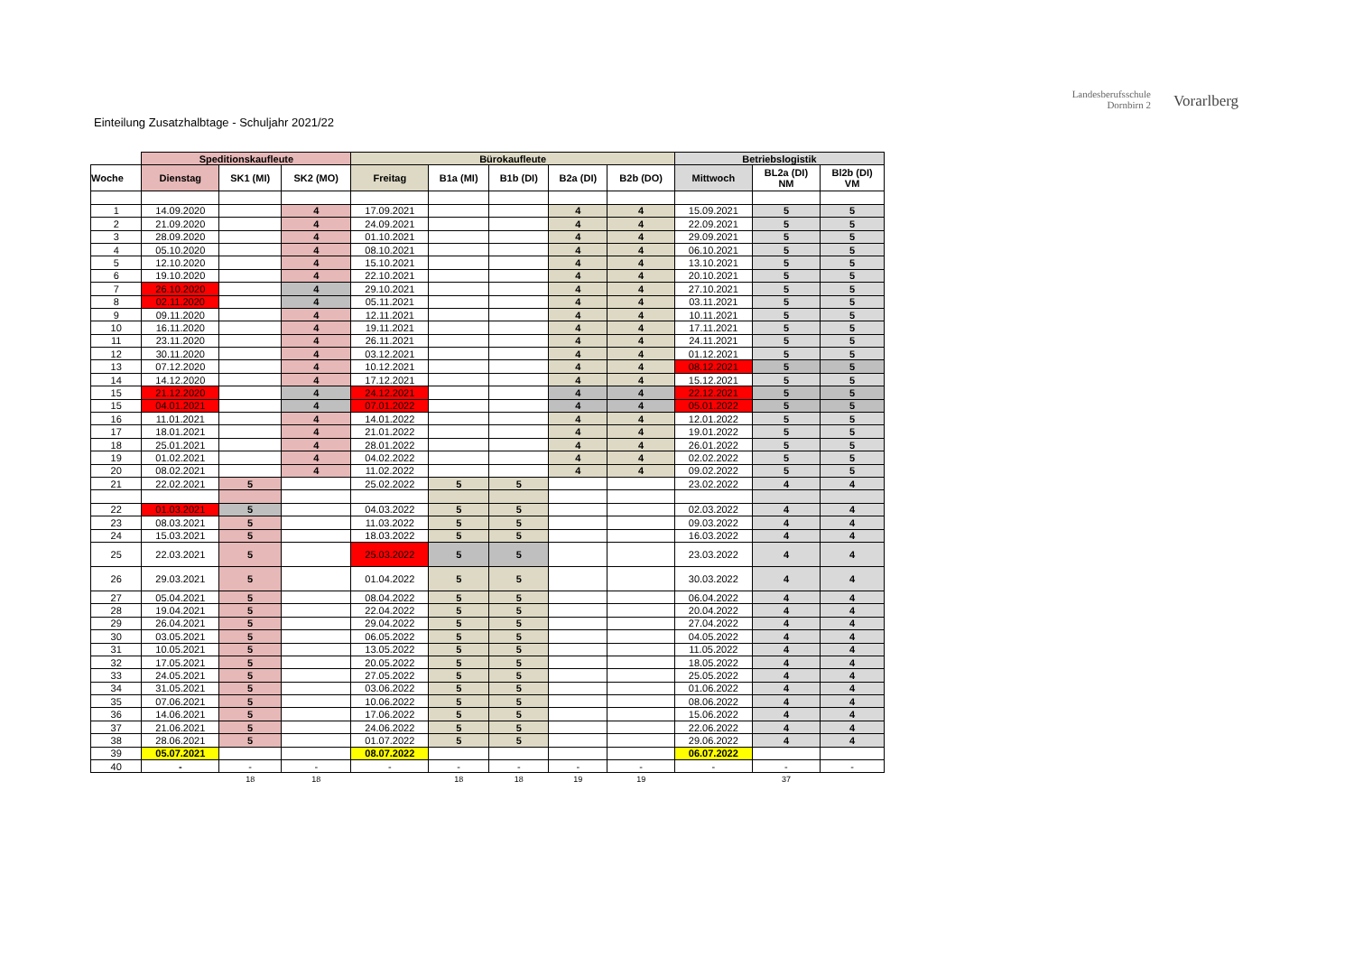Landesberufsschule
Dornbirn 2
Vorarlberg
Einteilung Zusatzhalbtage - Schuljahr 2021/22
| | Speditionskaufleute | | | Bürokaufleute | | | | | Betriebslogistik | | |
| --- | --- | --- | --- | --- | --- | --- | --- | --- | --- | --- | --- |
| Woche | Dienstag | SK1 (MI) | SK2 (MO) | Freitag | B1a (MI) | B1b (DI) | B2a (DI) | B2b (DO) | Mittwoch | BL2a (DI) NM | Bl2b (DI) VM |
| 1 | 14.09.2020 | | 4 | 17.09.2021 | | | 4 | 4 | 15.09.2021 | 5 | 5 |
| 2 | 21.09.2020 | | 4 | 24.09.2021 | | | 4 | 4 | 22.09.2021 | 5 | 5 |
| 3 | 28.09.2020 | | 4 | 01.10.2021 | | | 4 | 4 | 29.09.2021 | 5 | 5 |
| 4 | 05.10.2020 | | 4 | 08.10.2021 | | | 4 | 4 | 06.10.2021 | 5 | 5 |
| 5 | 12.10.2020 | | 4 | 15.10.2021 | | | 4 | 4 | 13.10.2021 | 5 | 5 |
| 6 | 19.10.2020 | | 4 | 22.10.2021 | | | 4 | 4 | 20.10.2021 | 5 | 5 |
| 7 | 26.10.2020 | | 4 | 29.10.2021 | | | 4 | 4 | 27.10.2021 | 5 | 5 |
| 8 | 02.11.2020 | | 4 | 05.11.2021 | | | 4 | 4 | 03.11.2021 | 5 | 5 |
| 9 | 09.11.2020 | | 4 | 12.11.2021 | | | 4 | 4 | 10.11.2021 | 5 | 5 |
| 10 | 16.11.2020 | | 4 | 19.11.2021 | | | 4 | 4 | 17.11.2021 | 5 | 5 |
| 11 | 23.11.2020 | | 4 | 26.11.2021 | | | 4 | 4 | 24.11.2021 | 5 | 5 |
| 12 | 30.11.2020 | | 4 | 03.12.2021 | | | 4 | 4 | 01.12.2021 | 5 | 5 |
| 13 | 07.12.2020 | | 4 | 10.12.2021 | | | 4 | 4 | 08.12.2021 | 5 | 5 |
| 14 | 14.12.2020 | | 4 | 17.12.2021 | | | 4 | 4 | 15.12.2021 | 5 | 5 |
| 15 | 21.12.2020 | | 4 | 24.12.2021 | | | 4 | 4 | 22.12.2021 | 5 | 5 |
| 15 | 04.01.2021 | | 4 | 07.01.2022 | | | 4 | 4 | 05.01.2022 | 5 | 5 |
| 16 | 11.01.2021 | | 4 | 14.01.2022 | | | 4 | 4 | 12.01.2022 | 5 | 5 |
| 17 | 18.01.2021 | | 4 | 21.01.2022 | | | 4 | 4 | 19.01.2022 | 5 | 5 |
| 18 | 25.01.2021 | | 4 | 28.01.2022 | | | 4 | 4 | 26.01.2022 | 5 | 5 |
| 19 | 01.02.2021 | | 4 | 04.02.2022 | | | 4 | 4 | 02.02.2022 | 5 | 5 |
| 20 | 08.02.2021 | | 4 | 11.02.2022 | | | 4 | 4 | 09.02.2022 | 5 | 5 |
| 21 | 22.02.2021 | 5 | | 25.02.2022 | 5 | 5 | | | 23.02.2022 | 4 | 4 |
| 22 | 01.03.2021 | 5 | | 04.03.2022 | 5 | 5 | | | 02.03.2022 | 4 | 4 |
| 23 | 08.03.2021 | 5 | | 11.03.2022 | 5 | 5 | | | 09.03.2022 | 4 | 4 |
| 24 | 15.03.2021 | 5 | | 18.03.2022 | 5 | 5 | | | 16.03.2022 | 4 | 4 |
| 25 | 22.03.2021 | 5 | | 25.03.2022 | 5 | 5 | | | 23.03.2022 | 4 | 4 |
| 26 | 29.03.2021 | 5 | | 01.04.2022 | 5 | 5 | | | 30.03.2022 | 4 | 4 |
| 27 | 05.04.2021 | 5 | | 08.04.2022 | 5 | 5 | | | 06.04.2022 | 4 | 4 |
| 28 | 19.04.2021 | 5 | | 22.04.2022 | 5 | 5 | | | 20.04.2022 | 4 | 4 |
| 29 | 26.04.2021 | 5 | | 29.04.2022 | 5 | 5 | | | 27.04.2022 | 4 | 4 |
| 30 | 03.05.2021 | 5 | | 06.05.2022 | 5 | 5 | | | 04.05.2022 | 4 | 4 |
| 31 | 10.05.2021 | 5 | | 13.05.2022 | 5 | 5 | | | 11.05.2022 | 4 | 4 |
| 32 | 17.05.2021 | 5 | | 20.05.2022 | 5 | 5 | | | 18.05.2022 | 4 | 4 |
| 33 | 24.05.2021 | 5 | | 27.05.2022 | 5 | 5 | | | 25.05.2022 | 4 | 4 |
| 34 | 31.05.2021 | 5 | | 03.06.2022 | 5 | 5 | | | 01.06.2022 | 4 | 4 |
| 35 | 07.06.2021 | 5 | | 10.06.2022 | 5 | 5 | | | 08.06.2022 | 4 | 4 |
| 36 | 14.06.2021 | 5 | | 17.06.2022 | 5 | 5 | | | 15.06.2022 | 4 | 4 |
| 37 | 21.06.2021 | 5 | | 24.06.2022 | 5 | 5 | | | 22.06.2022 | 4 | 4 |
| 38 | 28.06.2021 | 5 | | 01.07.2022 | 5 | 5 | | | 29.06.2022 | 4 | 4 |
| 39 | 05.07.2021 | | | 08.07.2022 | | | | | 06.07.2022 | | |
| 40 | - | - | - | - | - | - | - | - | - | - | - |
| | | 18 | 18 | | 18 | 18 | 19 | 19 | | 37 | |